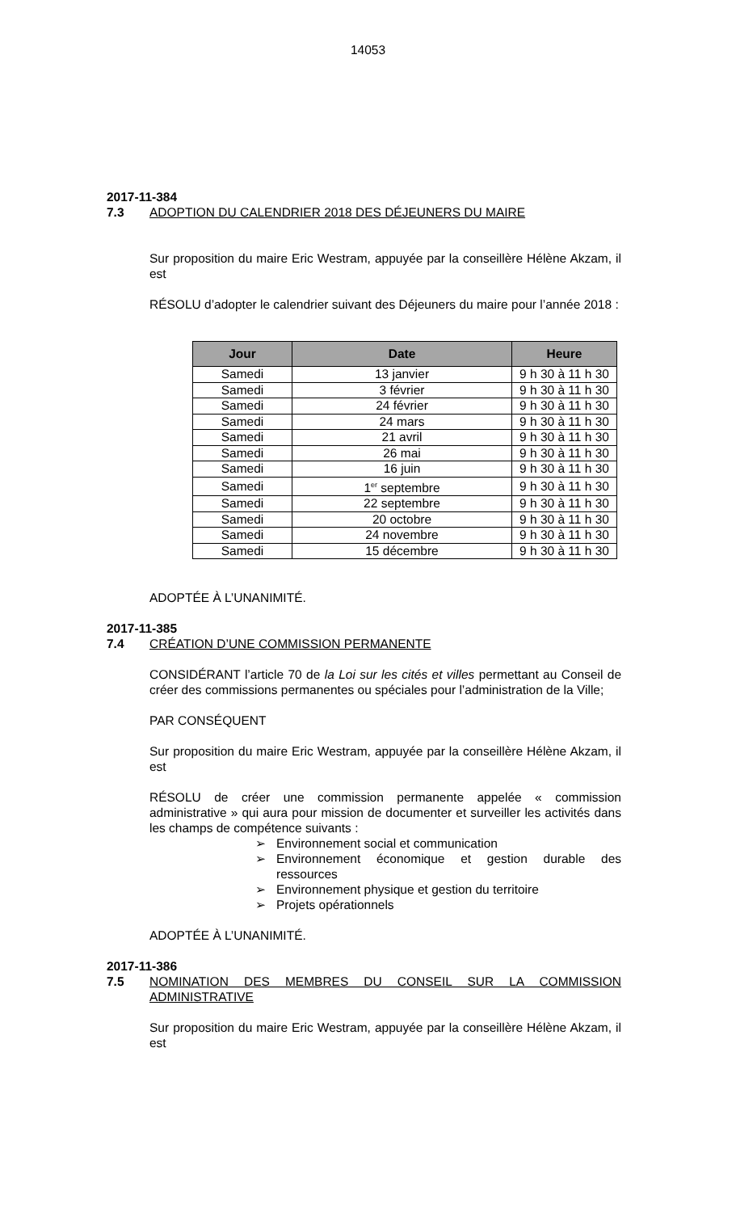14053
2017-11-384
7.3 ADOPTION DU CALENDRIER 2018 DES DÉJEUNERS DU MAIRE
Sur proposition du maire Eric Westram, appuyée par la conseillère Hélène Akzam, il est
RÉSOLU d’adopter le calendrier suivant des Déjeuners du maire pour l’année 2018 :
| Jour | Date | Heure |
| --- | --- | --- |
| Samedi | 13 janvier | 9 h 30 à 11 h 30 |
| Samedi | 3 février | 9 h 30 à 11 h 30 |
| Samedi | 24 février | 9 h 30 à 11 h 30 |
| Samedi | 24 mars | 9 h 30 à 11 h 30 |
| Samedi | 21 avril | 9 h 30 à 11 h 30 |
| Samedi | 26 mai | 9 h 30 à 11 h 30 |
| Samedi | 16 juin | 9 h 30 à 11 h 30 |
| Samedi | 1<sup>er</sup> septembre | 9 h 30 à 11 h 30 |
| Samedi | 22 septembre | 9 h 30 à 11 h 30 |
| Samedi | 20 octobre | 9 h 30 à 11 h 30 |
| Samedi | 24 novembre | 9 h 30 à 11 h 30 |
| Samedi | 15 décembre | 9 h 30 à 11 h 30 |
ADOPTÉE À L’UNANIMITÉ.
2017-11-385
7.4 CRÉATION D’UNE COMMISSION PERMANENTE
CONSIDÉRANT l’article 70 de la Loi sur les cités et villes permettant au Conseil de créer des commissions permanentes ou spéciales pour l’administration de la Ville;
PAR CONSÉQUENT
Sur proposition du maire Eric Westram, appuyée par la conseillère Hélène Akzam, il est
RÉSOLU de créer une commission permanente appelée « commission administrative » qui aura pour mission de documenter et surveiller les activités dans les champs de compétence suivants :
➢ Environnement social et communication
➢ Environnement économique et gestion durable des ressources
➢ Environnement physique et gestion du territoire
➢ Projets opérationnels
ADOPTÉE À L’UNANIMITÉ.
2017-11-386
7.5 NOMINATION DES MEMBRES DU CONSEIL SUR LA COMMISSION ADMINISTRATIVE
Sur proposition du maire Eric Westram, appuyée par la conseillère Hélène Akzam, il est